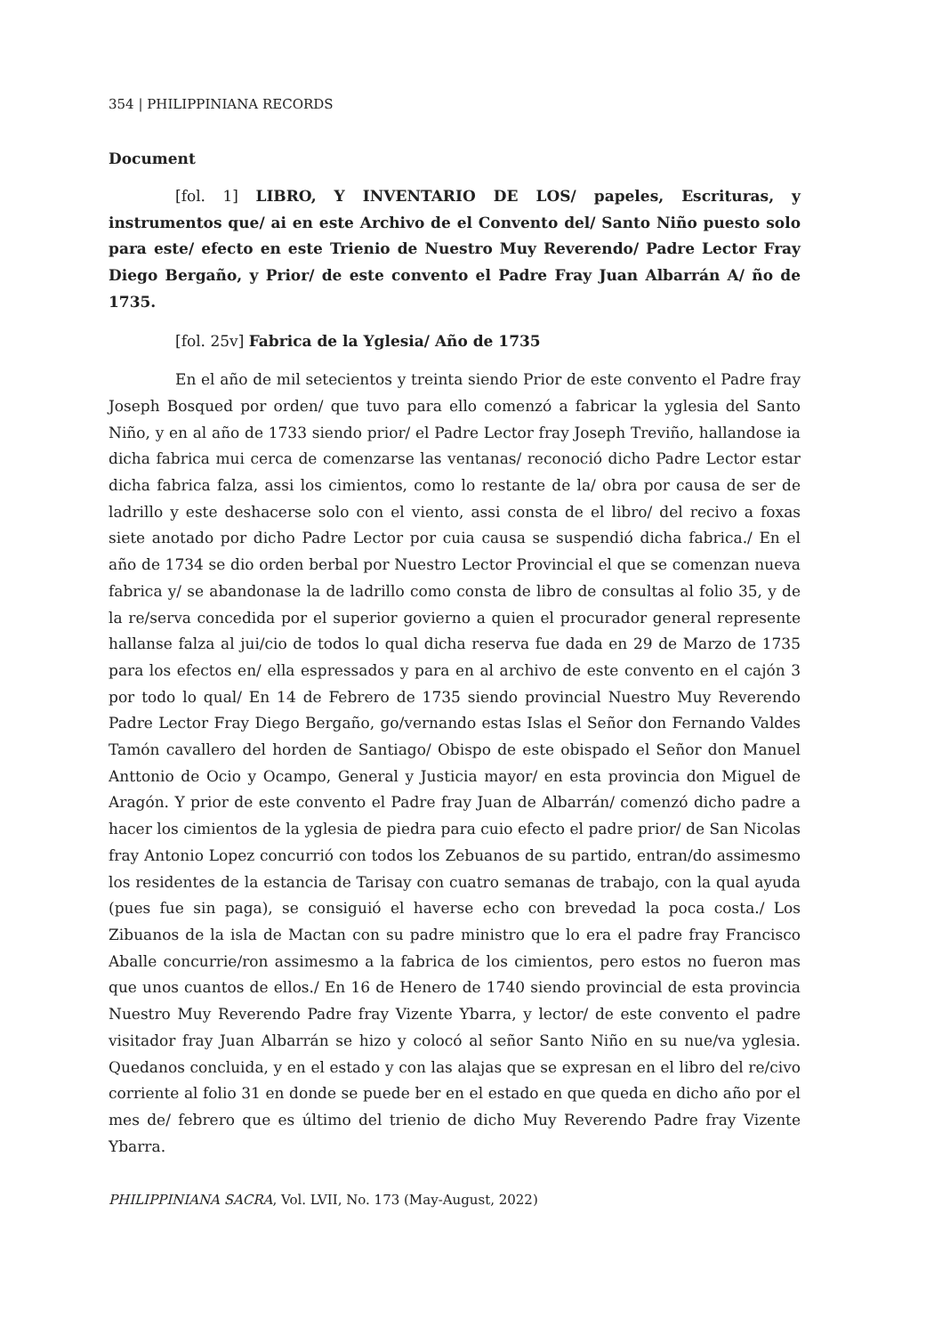354 | PHILIPPINIANA RECORDS
Document
[fol. 1] LIBRO, Y INVENTARIO DE LOS/ papeles, Escrituras, y instrumentos que/ ai en este Archivo de el Convento del/ Santo Niño puesto solo para este/ efecto en este Trienio de Nuestro Muy Reverendo/ Padre Lector Fray Diego Bergaño, y Prior/ de este convento el Padre Fray Juan Albarrán A/ ño de 1735.
[fol. 25v] Fabrica de la Yglesia/ Año de 1735
En el año de mil setecientos y treinta siendo Prior de este convento el Padre fray Joseph Bosqued por orden/ que tuvo para ello comenzó a fabricar la yglesia del Santo Niño, y en al año de 1733 siendo prior/ el Padre Lector fray Joseph Treviño, hallandose ia dicha fabrica mui cerca de comenzarse las ventanas/ reconoció dicho Padre Lector estar dicha fabrica falza, assi los cimientos, como lo restante de la/ obra por causa de ser de ladrillo y este deshacerse solo con el viento, assi consta de el libro/ del recivo a foxas siete anotado por dicho Padre Lector por cuia causa se suspendió dicha fabrica./ En el año de 1734 se dio orden berbal por Nuestro Lector Provincial el que se comenzan nueva fabrica y/ se abandonase la de ladrillo como consta de libro de consultas al folio 35, y de la re/serva concedida por el superior govierno a quien el procurador general represente hallanse falza al jui/cio de todos lo qual dicha reserva fue dada en 29 de Marzo de 1735 para los efectos en/ ella espressados y para en al archivo de este convento en el cajón 3 por todo lo qual/ En 14 de Febrero de 1735 siendo provincial Nuestro Muy Reverendo Padre Lector Fray Diego Bergaño, go/vernando estas Islas el Señor don Fernando Valdes Tamón cavallero del horden de Santiago/ Obispo de este obispado el Señor don Manuel Anttonio de Ocio y Ocampo, General y Justicia mayor/ en esta provincia don Miguel de Aragón. Y prior de este convento el Padre fray Juan de Albarrán/ comenzó dicho padre a hacer los cimientos de la yglesia de piedra para cuio efecto el padre prior/ de San Nicolas fray Antonio Lopez concurrió con todos los Zebuanos de su partido, entran/do assimesmo los residentes de la estancia de Tarisay con cuatro semanas de trabajo, con la qual ayuda (pues fue sin paga), se consiguió el haverse echo con brevedad la poca costa./ Los Zibuanos de la isla de Mactan con su padre ministro que lo era el padre fray Francisco Aballe concurrie/ron assimesmo a la fabrica de los cimientos, pero estos no fueron mas que unos cuantos de ellos./ En 16 de Henero de 1740 siendo provincial de esta provincia Nuestro Muy Reverendo Padre fray Vizente Ybarra, y lector/ de este convento el padre visitador fray Juan Albarrán se hizo y colocó al señor Santo Niño en su nue/va yglesia. Quedanos concluida, y en el estado y con las alajas que se expresan en el libro del re/civo corriente al folio 31 en donde se puede ber en el estado en que queda en dicho año por el mes de/ febrero que es último del trienio de dicho Muy Reverendo Padre fray Vizente Ybarra.
PHILIPPINIANA SACRA, Vol. LVII, No. 173 (May-August, 2022)